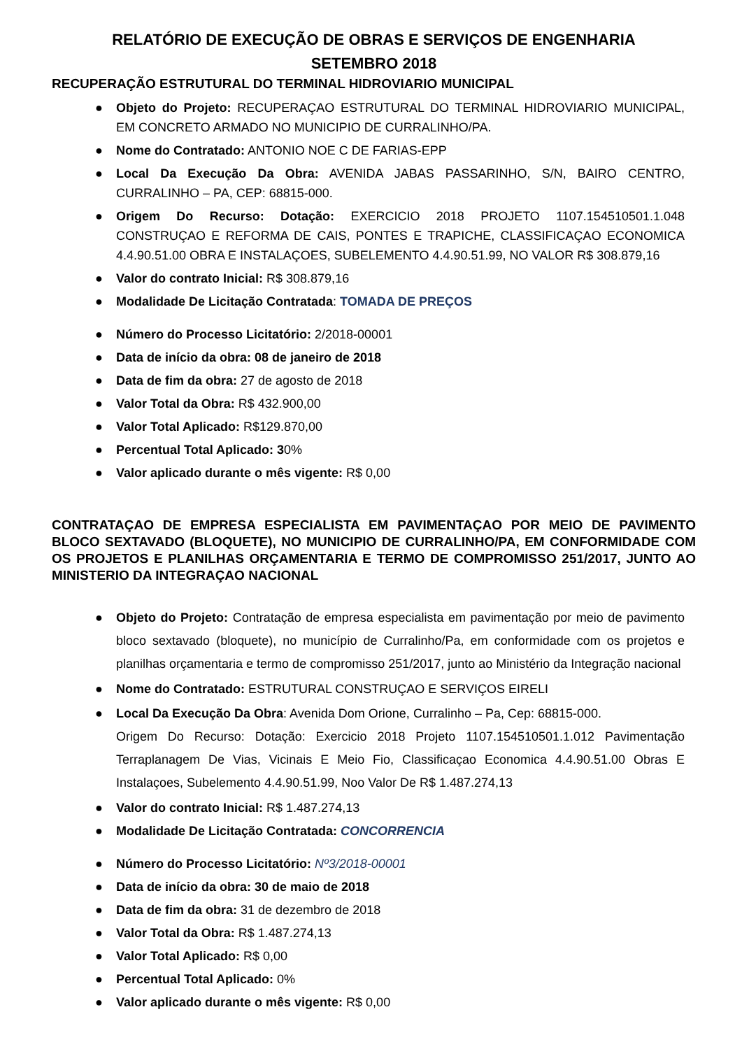RELATÓRIO DE EXECUÇÃO DE OBRAS E SERVIÇOS DE ENGENHARIA
SETEMBRO 2018
RECUPERAÇÃO ESTRUTURAL DO TERMINAL HIDROVIARIO MUNICIPAL
● Objeto do Projeto: RECUPERAÇAO ESTRUTURAL DO TERMINAL HIDROVIARIO MUNICIPAL, EM CONCRETO ARMADO NO MUNICIPIO DE CURRALINHO/PA.
● Nome do Contratado: ANTONIO NOE C DE FARIAS-EPP
● Local Da Execução Da Obra: AVENIDA JABAS PASSARINHO, S/N, BAIRO CENTRO, CURRALINHO – PA, CEP: 68815-000.
● Origem Do Recurso: Dotação: EXERCICIO 2018 PROJETO 1107.154510501.1.048 CONSTRUÇAO E REFORMA DE CAIS, PONTES E TRAPICHE, CLASSIFICAÇAO ECONOMICA 4.4.90.51.00 OBRA E INSTALAÇOES, SUBELEMENTO 4.4.90.51.99, NO VALOR R$ 308.879,16
● Valor do contrato Inicial: R$ 308.879,16
● Modalidade De Licitação Contratada: TOMADA DE PREÇOS
● Número do Processo Licitatório: 2/2018-00001
● Data de início da obra: 08 de janeiro de 2018
● Data de fim da obra: 27 de agosto de 2018
● Valor Total da Obra: R$ 432.900,00
● Valor Total Aplicado: R$129.870,00
● Percentual Total Aplicado: 30%
● Valor aplicado durante o mês vigente: R$ 0,00
CONTRATAÇAO DE EMPRESA ESPECIALISTA EM PAVIMENTAÇAO POR MEIO DE PAVIMENTO BLOCO SEXTAVADO (BLOQUETE), NO MUNICIPIO DE CURRALINHO/PA, EM CONFORMIDADE COM OS PROJETOS E PLANILHAS ORÇAMENTARIA E TERMO DE COMPROMISSO 251/2017, JUNTO AO MINISTERIO DA INTEGRAÇAO NACIONAL
● Objeto do Projeto: Contratação de empresa especialista em pavimentação por meio de pavimento bloco sextavado (bloquete), no município de Curralinho/Pa, em conformidade com os projetos e planilhas orçamentaria e termo de compromisso 251/2017, junto ao Ministério da Integração nacional
● Nome do Contratado: ESTRUTURAL CONSTRUÇAO E SERVIÇOS EIRELI
● Local Da Execução Da Obra: Avenida Dom Orione, Curralinho – Pa, Cep: 68815-000.
Origem Do Recurso: Dotação: Exercicio 2018 Projeto 1107.154510501.1.012 Pavimentação Terraplanagem De Vias, Vicinais E Meio Fio, Classificaçao Economica 4.4.90.51.00 Obras E Instalaçoes, Subelemento 4.4.90.51.99, Noo Valor De R$ 1.487.274,13
● Valor do contrato Inicial: R$ 1.487.274,13
● Modalidade De Licitação Contratada: CONCORRENCIA
● Número do Processo Licitatório: Nº3/2018-00001
● Data de início da obra: 30 de maio de 2018
● Data de fim da obra: 31 de dezembro de 2018
● Valor Total da Obra: R$ 1.487.274,13
● Valor Total Aplicado: R$ 0,00
● Percentual Total Aplicado: 0%
● Valor aplicado durante o mês vigente: R$ 0,00